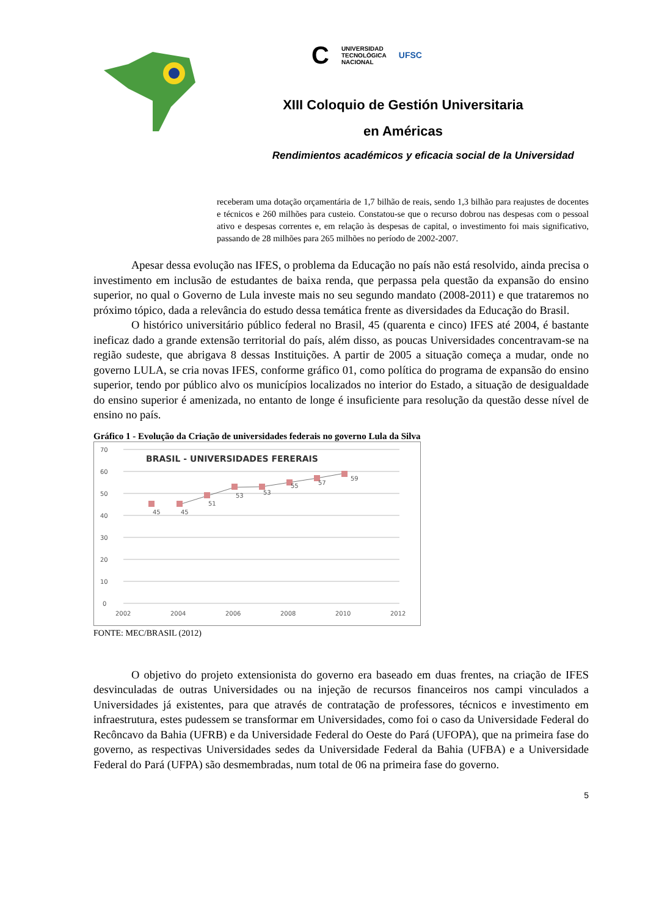C UNIVERSIDAD
TECNOLÓGICA
NACIONAL UFSC
XIII Coloquio de Gestión Universitaria
en Américas
Rendimientos académicos y eficacia social de la Universidad
receberam uma dotação orçamentária de 1,7 bilhão de reais, sendo 1,3 bilhão para reajustes de docentes e técnicos e 260 milhões para custeio. Constatou-se que o recurso dobrou nas despesas com o pessoal ativo e despesas correntes e, em relação às despesas de capital, o investimento foi mais significativo, passando de 28 milhões para 265 milhões no período de 2002-2007.
Apesar dessa evolução nas IFES, o problema da Educação no país não está resolvido, ainda precisa o investimento em inclusão de estudantes de baixa renda, que perpassa pela questão da expansão do ensino superior, no qual o Governo de Lula investe mais no seu segundo mandato (2008-2011) e que trataremos no próximo tópico, dada a relevância do estudo dessa temática frente as diversidades da Educação do Brasil.
O histórico universitário público federal no Brasil, 45 (quarenta e cinco) IFES até 2004, é bastante ineficaz dado a grande extensão territorial do país, além disso, as poucas Universidades concentravam-se na região sudeste, que abrigava 8 dessas Instituições. A partir de 2005 a situação começa a mudar, onde no governo LULA, se cria novas IFES, conforme gráfico 01, como política do programa de expansão do ensino superior, tendo por público alvo os municípios localizados no interior do Estado, a situação de desigualdade do ensino superior é amenizada, no entanto de longe é insuficiente para resolução da questão desse nível de ensino no país.
Gráfico 1 - Evolução da Criação de universidades federais no governo Lula da Silva
70
60
50
40
30
20
10
0
2002
2004
2006
2008
2010
2012
BRASIL - UNIVERSIDADES FERERAIS
45
45
51
53
53
55
57
59
FONTE: MEC/BRASIL (2012)
O objetivo do projeto extensionista do governo era baseado em duas frentes, na criação de IFES desvinculadas de outras Universidades ou na injeção de recursos financeiros nos campi vinculados a Universidades já existentes, para que através de contratação de professores, técnicos e investimento em infraestrutura, estes pudessem se transformar em Universidades, como foi o caso da Universidade Federal do Recôncavo da Bahia (UFRB) e da Universidade Federal do Oeste do Pará (UFOPA), que na primeira fase do governo, as respectivas Universidades sedes da Universidade Federal da Bahia (UFBA) e a Universidade Federal do Pará (UFPA) são desmembradas, num total de 06 na primeira fase do governo.
5